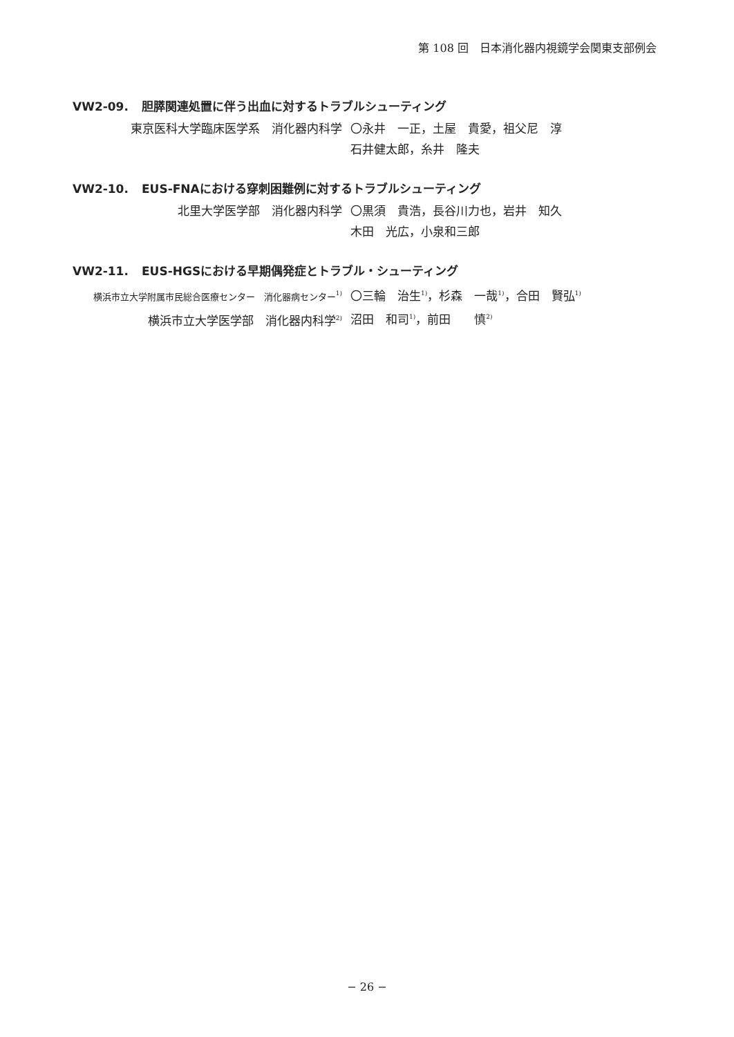第 108 回　日本消化器内視鏡学会関東支部例会
VW2-09. 胆膵関連処置に伴う出血に対するトラブルシューティング
東京医科大学臨床医学系　消化器内科学 〇永井　一正，土屋　貴愛，祖父尼　淳
石井健太郎，糸井　隆夫
VW2-10. EUS-FNAにおける穿刺困難例に対するトラブルシューティング
北里大学医学部　消化器内科学 〇黒須　貴浩，長谷川力也，岩井　知久
木田　光広，小泉和三郎
VW2-11. EUS-HGSにおける早期偶発症とトラブル・シューティング
横浜市立大学附属市民総合医療センター　消化器病センター<sup>1)</sup>
横浜市立大学医学部　消化器内科学<sup>2)</sup>
〇三輪　治生<sup>1)</sup>，杉森　一哉<sup>1)</sup>，合田　賢弘<sup>1)</sup>
沼田　和司<sup>1)</sup>，前田　　慎<sup>2)</sup>
− 26 −